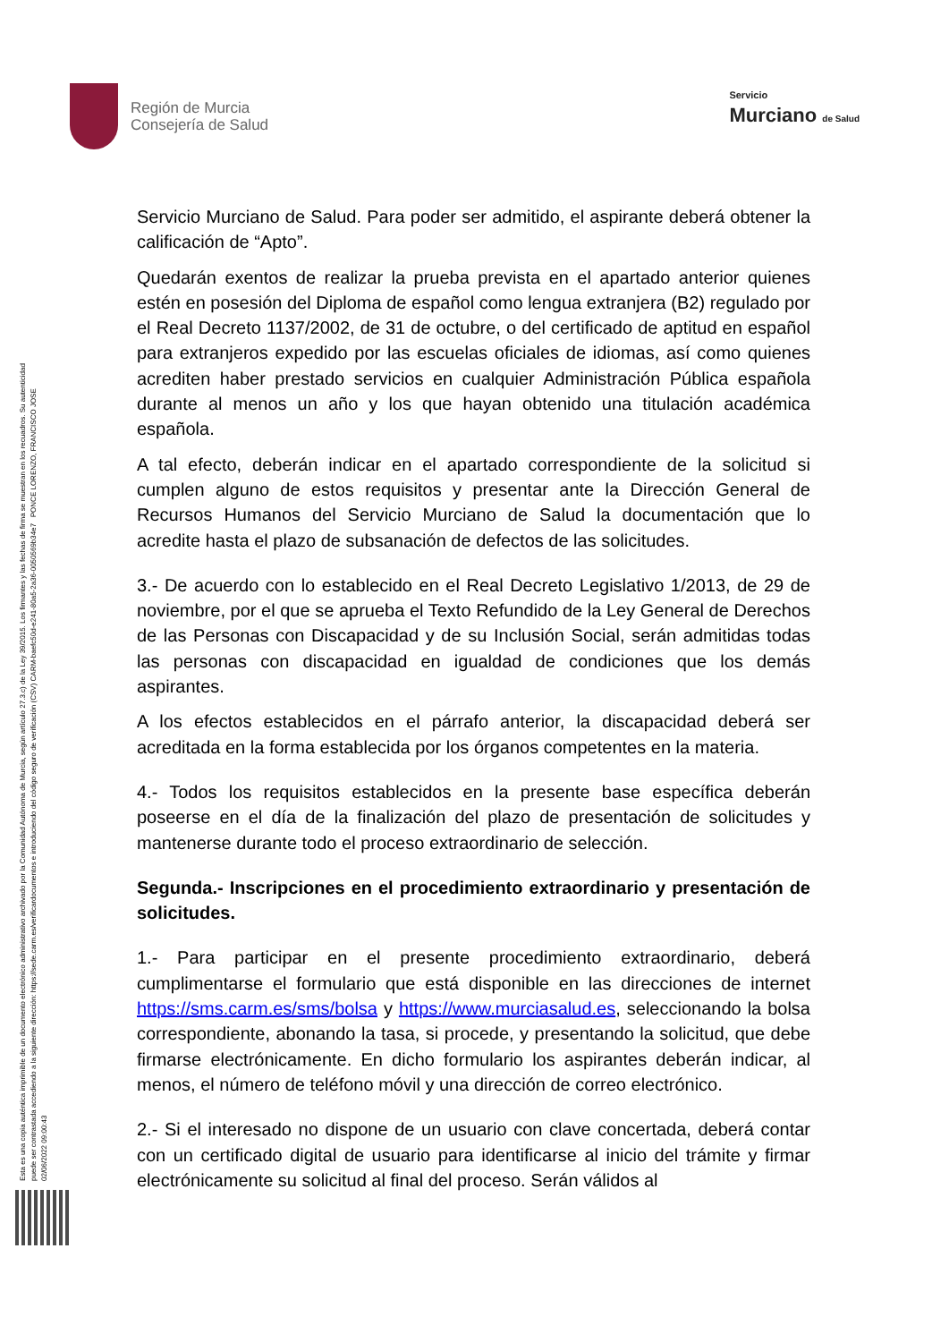Región de Murcia
Consejería de Salud
Servicio
Murciano de Salud
Esta es una copia auténtica imprimible de un documento electrónico administrativo archivado por la Comunidad Autónoma de Murcia, según artículo 27.3.c) de la Ley 39/2015. Los firmantes y las fechas de firma se muestran en los recuadros. Su autenticidad puede ser contrastada accediendo a la siguiente dirección: https://sede.carm.es/verificardocumentos e introduciendo del código seguro de verificación (CSV) CARM-baefc50d-e241-80a5-2a36-0050569b34e7 PONCE LORENZO, FRANCISCO JOSE 02/06/2022 09:00:43
Servicio Murciano de Salud. Para poder ser admitido, el aspirante deberá obtener la calificación de “Apto”.
Quedarán exentos de realizar la prueba prevista en el apartado anterior quienes estén en posesión del Diploma de español como lengua extranjera (B2) regulado por el Real Decreto 1137/2002, de 31 de octubre, o del certificado de aptitud en español para extranjeros expedido por las escuelas oficiales de idiomas, así como quienes acrediten haber prestado servicios en cualquier Administración Pública española durante al menos un año y los que hayan obtenido una titulación académica española.
A tal efecto, deberán indicar en el apartado correspondiente de la solicitud si cumplen alguno de estos requisitos y presentar ante la Dirección General de Recursos Humanos del Servicio Murciano de Salud la documentación que lo acredite hasta el plazo de subsanación de defectos de las solicitudes.
3.- De acuerdo con lo establecido en el Real Decreto Legislativo 1/2013, de 29 de noviembre, por el que se aprueba el Texto Refundido de la Ley General de Derechos de las Personas con Discapacidad y de su Inclusión Social, serán admitidas todas las personas con discapacidad en igualdad de condiciones que los demás aspirantes.
A los efectos establecidos en el párrafo anterior, la discapacidad deberá ser acreditada en la forma establecida por los órganos competentes en la materia.
4.- Todos los requisitos establecidos en la presente base específica deberán poseerse en el día de la finalización del plazo de presentación de solicitudes y mantenerse durante todo el proceso extraordinario de selección.
Segunda.- Inscripciones en el procedimiento extraordinario y presentación de solicitudes.
1.- Para participar en el presente procedimiento extraordinario, deberá cumplimentarse el formulario que está disponible en las direcciones de internet https://sms.carm.es/sms/bolsa y https://www.murciasalud.es, seleccionando la bolsa correspondiente, abonando la tasa, si procede, y presentando la solicitud, que debe firmarse electrónicamente. En dicho formulario los aspirantes deberán indicar, al menos, el número de teléfono móvil y una dirección de correo electrónico.
2.- Si el interesado no dispone de un usuario con clave concertada, deberá contar con un certificado digital de usuario para identificarse al inicio del trámite y firmar electrónicamente su solicitud al final del proceso. Serán válidos al